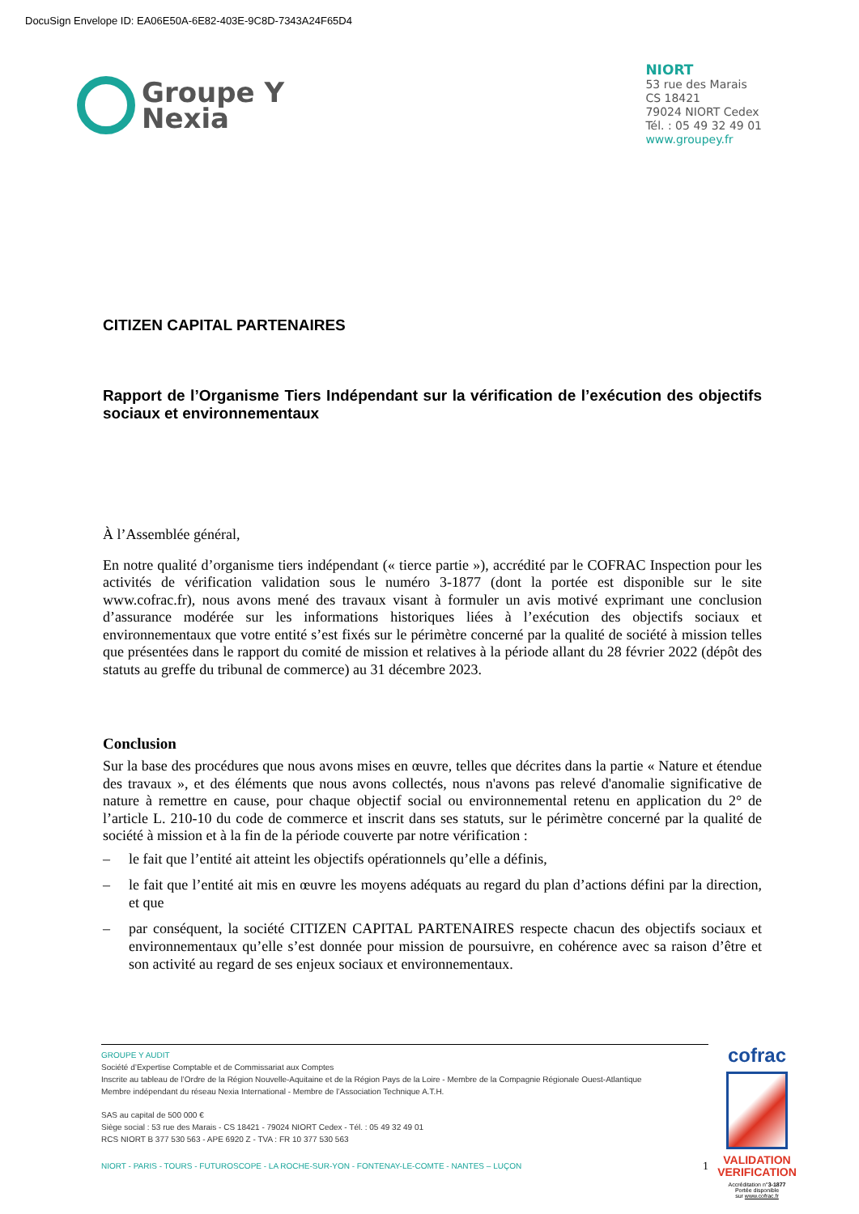DocuSign Envelope ID: EA06E50A-6E82-403E-9C8D-7343A24F65D4
Groupe Y
Nexia
NIORT
53 rue des Marais
CS 18421
79024 NIORT Cedex
Tél. : 05 49 32 49 01
www.groupey.fr
CITIZEN CAPITAL PARTENAIRES
Rapport de l’Organisme Tiers Indépendant sur la vérification de l’exécution des objectifs sociaux et environnementaux
À l’Assemblée général,
En notre qualité d’organisme tiers indépendant (« tierce partie »), accrédité par le COFRAC Inspection pour les activités de vérification validation sous le numéro 3-1877 (dont la portée est disponible sur le site www.cofrac.fr), nous avons mené des travaux visant à formuler un avis motivé exprimant une conclusion d’assurance modérée sur les informations historiques liées à l’exécution des objectifs sociaux et environnementaux que votre entité s’est fixés sur le périmètre concerné par la qualité de société à mission telles que présentées dans le rapport du comité de mission et relatives à la période allant du 28 février 2022 (dépôt des statuts au greffe du tribunal de commerce) au 31 décembre 2023.
Conclusion
Sur la base des procédures que nous avons mises en œuvre, telles que décrites dans la partie « Nature et étendue des travaux », et des éléments que nous avons collectés, nous n'avons pas relevé d'anomalie significative de nature à remettre en cause, pour chaque objectif social ou environnemental retenu en application du 2° de l’article L. 210-10 du code de commerce et inscrit dans ses statuts, sur le périmètre concerné par la qualité de société à mission et à la fin de la période couverte par notre vérification :
– le fait que l’entité ait atteint les objectifs opérationnels qu’elle a définis,
– le fait que l’entité ait mis en œuvre les moyens adéquats au regard du plan d’actions défini par la direction, et que
– par conséquent, la société CITIZEN CAPITAL PARTENAIRES respecte chacun des objectifs sociaux et environnementaux qu’elle s’est donnée pour mission de poursuivre, en cohérence avec sa raison d’être et son activité au regard de ses enjeux sociaux et environnementaux.
GROUPE Y AUDIT
Société d’Expertise Comptable et de Commissariat aux Comptes
Inscrite au tableau de l’Ordre de la Région Nouvelle-Aquitaine et de la Région Pays de la Loire - Membre de la Compagnie Régionale Ouest-Atlantique
Membre indépendant du réseau Nexia International - Membre de l’Association Technique A.T.H.
SAS au capital de 500 000 €
Siège social : 53 rue des Marais - CS 18421 - 79024 NIORT Cedex - Tél. : 05 49 32 49 01
RCS NIORT B 377 530 563 - APE 6920 Z - TVA : FR 10 377 530 563
NIORT - PARIS - TOURS - FUTUROSCOPE - LA ROCHE-SUR-YON - FONTENAY-LE-COMTE - NANTES – LUÇON 1
cofrac
VALIDATION
VERIFICATION
Accréditation n°3-1877
Portée disponible
sur www.cofrac.fr